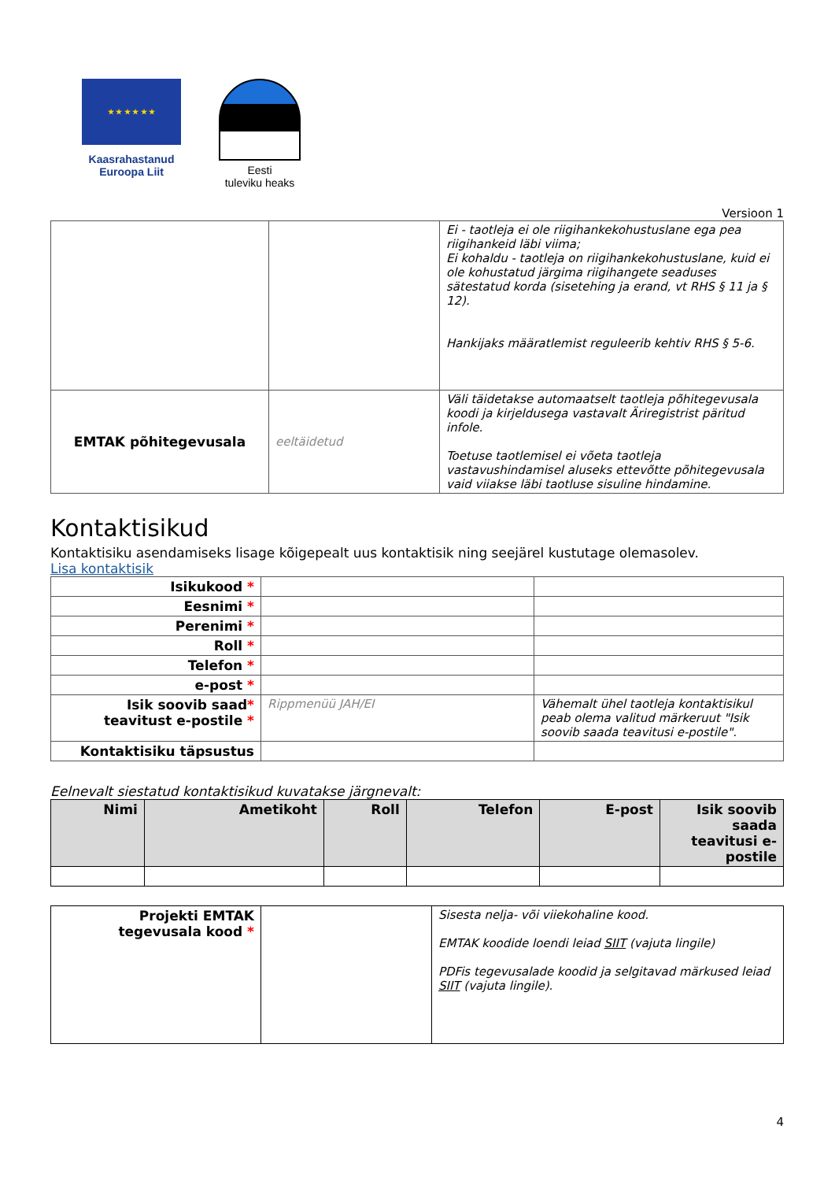★ ★ ★ ★ ★ ★
Kaasrahastanud
Euroopa Liit
Eesti
tuleviku heaks
Versioon 1
| | | Ei - taotleja ei ole riigihankekohustuslane ega pea riigihankeid läbi viima; Ei kohaldu - taotleja on riigihankekohustuslane, kuid ei ole kohustatud järgima riigihangete seaduses sätestatud korda (sisetehing ja erand, vt RHS § 11 ja § 12). Hankijaks määratlemist reguleerib kehtiv RHS § 5-6. |
| EMTAK põhitegevusala | eeltäidetud | Väli täidetakse automaatselt taotleja põhitegevusala koodi ja kirjeldusega vastavalt Äriregistrist päritud infole. Toetuse taotlemisel ei võeta taotleja vastavushindamisel aluseks ettevõtte põhitegevusala vaid viiakse läbi taotluse sisuline hindamine. |
Kontaktisikud
Kontaktisiku asendamiseks lisage kõigepealt uus kontaktisik ning seejärel kustutage olemasolev.
Lisa kontaktisik
| Isikukood * | | |
| Eesnimi * | | |
| Perenimi * | | |
| Roll * | | |
| Telefon * | | |
| e-post * | | |
| Isik soovib saad * teavitust e-postile * | Rippmenüü JAH/EI | Vähemalt ühel taotleja kontaktisikul peab olema valitud märkeruut "Isik soovib saada teavitusi e-postile". |
| Kontaktisiku täpsustus | | |
Eelnevalt siestatud kontaktisikud kuvatakse järgnevalt:
| Nimi | Ametikoht | Roll | Telefon | E-post | Isik soovib saada teavitusi e-postile |
| --- | --- | --- | --- | --- | --- |
| Projekti EMTAK tegevusala kood * | | Sisesta nelja- või viiekohaline kood. EMTAK koodide loendi leiad SIIT (vajuta lingile) PDFis tegevusalade koodid ja selgitavad märkused leiad SIIT (vajuta lingile). |
4